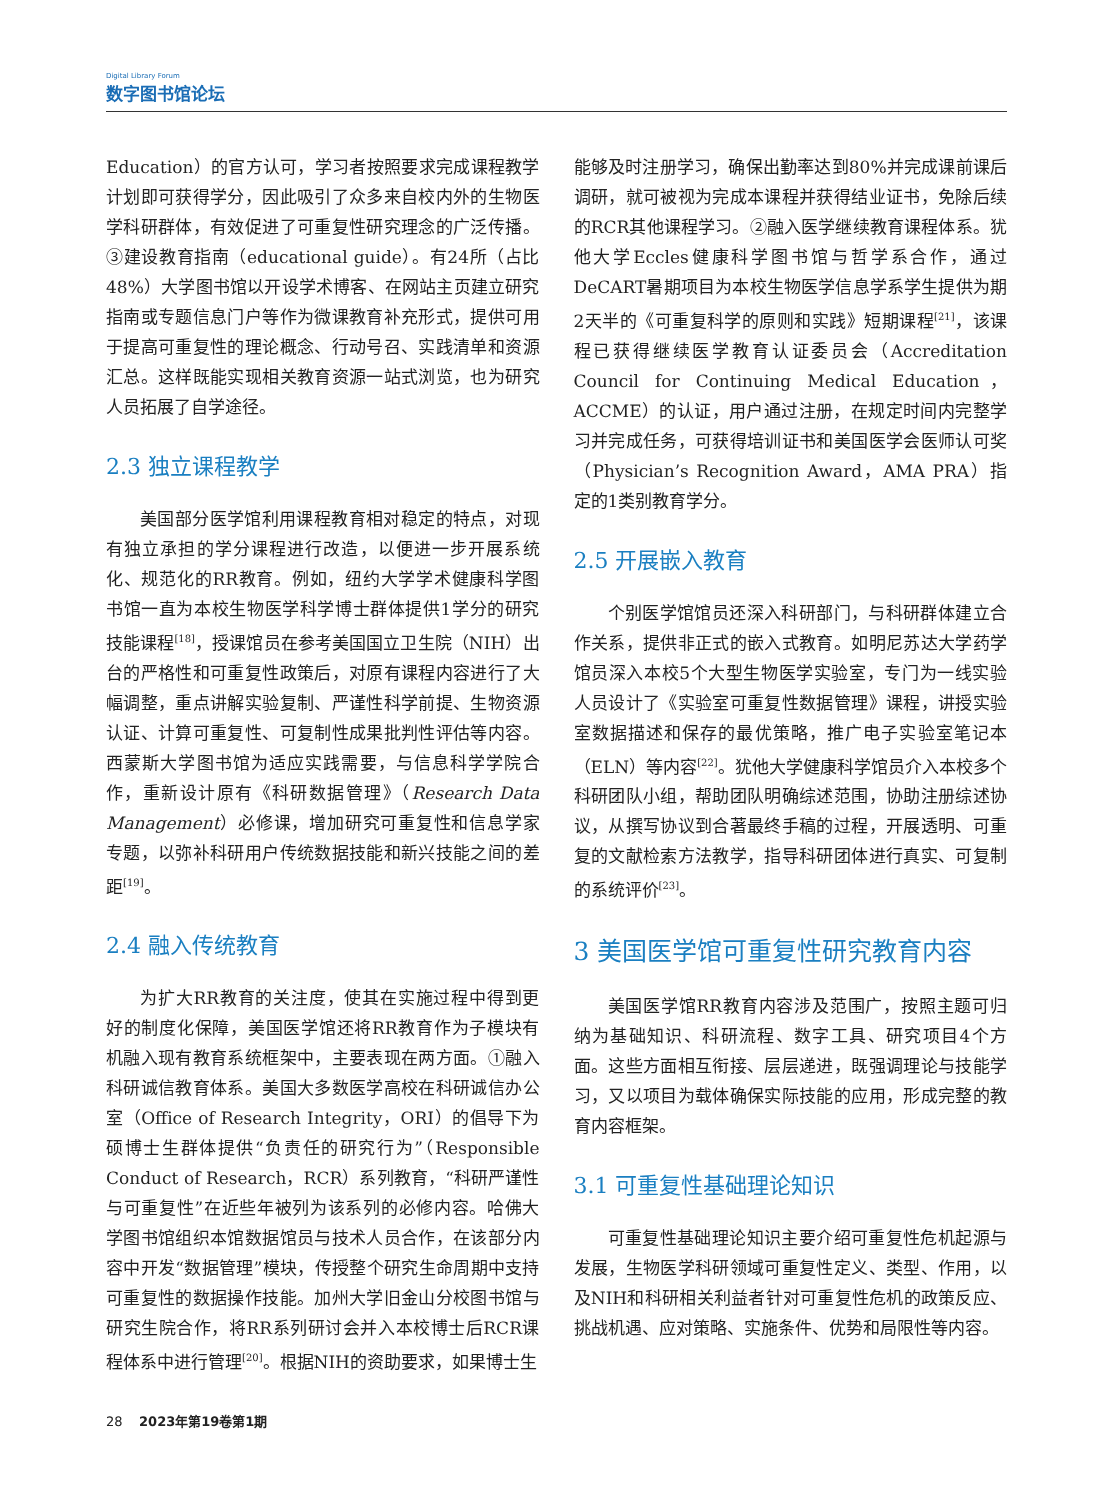Digital Library Forum
数字图书馆论坛
Education）的官方认可，学习者按照要求完成课程教学计划即可获得学分，因此吸引了众多来自校内外的生物医学科研群体，有效促进了可重复性研究理念的广泛传播。③建设教育指南（educational guide）。有24所（占比48%）大学图书馆以开设学术博客、在网站主页建立研究指南或专题信息门户等作为微课教育补充形式，提供可用于提高可重复性的理论概念、行动号召、实践清单和资源汇总。这样既能实现相关教育资源一站式浏览，也为研究人员拓展了自学途径。
2.3 独立课程教学
美国部分医学馆利用课程教育相对稳定的特点，对现有独立承担的学分课程进行改造，以便进一步开展系统化、规范化的RR教育。例如，纽约大学学术健康科学图书馆一直为本校生物医学科学博士群体提供1学分的研究技能课程<sup>[18]</sup>，授课馆员在参考美国国立卫生院（NIH）出台的严格性和可重复性政策后，对原有课程内容进行了大幅调整，重点讲解实验复制、严谨性科学前提、生物资源认证、计算可重复性、可复制性成果批判性评估等内容。西蒙斯大学图书馆为适应实践需要，与信息科学学院合作，重新设计原有《科研数据管理》（Research Data Management）必修课，增加研究可重复性和信息学家专题，以弥补科研用户传统数据技能和新兴技能之间的差距<sup>[19]</sup>。
2.4 融入传统教育
为扩大RR教育的关注度，使其在实施过程中得到更好的制度化保障，美国医学馆还将RR教育作为子模块有机融入现有教育系统框架中，主要表现在两方面。①融入科研诚信教育体系。美国大多数医学高校在科研诚信办公室（Office of Research Integrity，ORI）的倡导下为硕博士生群体提供“负责任的研究行为”（Responsible Conduct of Research，RCR）系列教育，“科研严谨性与可重复性”在近些年被列为该系列的必修内容。哈佛大学图书馆组织本馆数据馆员与技术人员合作，在该部分内容中开发“数据管理”模块，传授整个研究生命周期中支持可重复性的数据操作技能。加州大学旧金山分校图书馆与研究生院合作，将RR系列研讨会并入本校博士后RCR课程体系中进行管理<sup>[20]</sup>。根据NIH的资助要求，如果博士生
能够及时注册学习，确保出勤率达到80%并完成课前课后调研，就可被视为完成本课程并获得结业证书，免除后续的RCR其他课程学习。②融入医学继续教育课程体系。犹他大学Eccles健康科学图书馆与哲学系合作，通过DeCART暑期项目为本校生物医学信息学系学生提供为期2天半的《可重复科学的原则和实践》短期课程<sup>[21]</sup>，该课程已获得继续医学教育认证委员会（Accreditation Council for Continuing Medical Education，ACCME）的认证，用户通过注册，在规定时间内完整学习并完成任务，可获得培训证书和美国医学会医师认可奖（Physician’s Recognition Award，AMA PRA）指定的1类别教育学分。
2.5 开展嵌入教育
个别医学馆馆员还深入科研部门，与科研群体建立合作关系，提供非正式的嵌入式教育。如明尼苏达大学药学馆员深入本校5个大型生物医学实验室，专门为一线实验人员设计了《实验室可重复性数据管理》课程，讲授实验室数据描述和保存的最优策略，推广电子实验室笔记本（ELN）等内容<sup>[22]</sup>。犹他大学健康科学馆员介入本校多个科研团队小组，帮助团队明确综述范围，协助注册综述协议，从撰写协议到合著最终手稿的过程，开展透明、可重复的文献检索方法教学，指导科研团体进行真实、可复制的系统评价<sup>[23]</sup>。
3 美国医学馆可重复性研究教育内容
美国医学馆RR教育内容涉及范围广，按照主题可归纳为基础知识、科研流程、数字工具、研究项目4个方面。这些方面相互衔接、层层递进，既强调理论与技能学习，又以项目为载体确保实际技能的应用，形成完整的教育内容框架。
3.1 可重复性基础理论知识
可重复性基础理论知识主要介绍可重复性危机起源与发展，生物医学科研领域可重复性定义、类型、作用，以及NIH和科研相关利益者针对可重复性危机的政策反应、挑战机遇、应对策略、实施条件、优势和局限性等内容。
28 2023年第19卷第1期